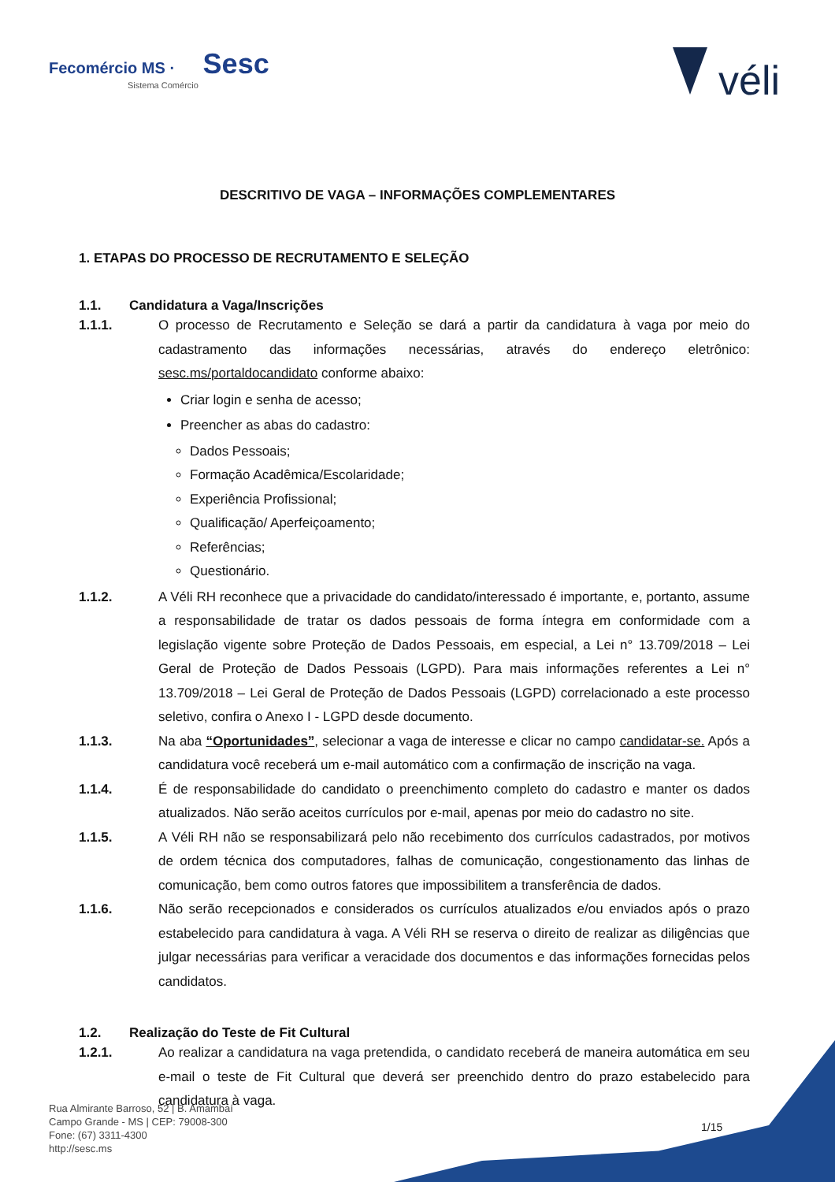Fecomércio MS · Sesc
Sistema Comércio
véli
DESCRITIVO DE VAGA – INFORMAÇÕES COMPLEMENTARES
1. ETAPAS DO PROCESSO DE RECRUTAMENTO E SELEÇÃO
1.1. Candidatura a Vaga/Inscrições
1.1.1. O processo de Recrutamento e Seleção se dará a partir da candidatura à vaga por meio do cadastramento das informações necessárias, através do endereço eletrônico: sesc.ms/portaldocandidato conforme abaixo:
Criar login e senha de acesso;
Preencher as abas do cadastro:
Dados Pessoais;
Formação Acadêmica/Escolaridade;
Experiência Profissional;
Qualificação/ Aperfeiçoamento;
Referências;
Questionário.
1.1.2. A Véli RH reconhece que a privacidade do candidato/interessado é importante, e, portanto, assume a responsabilidade de tratar os dados pessoais de forma íntegra em conformidade com a legislação vigente sobre Proteção de Dados Pessoais, em especial, a Lei n° 13.709/2018 – Lei Geral de Proteção de Dados Pessoais (LGPD). Para mais informações referentes a Lei n° 13.709/2018 – Lei Geral de Proteção de Dados Pessoais (LGPD) correlacionado a este processo seletivo, confira o Anexo I - LGPD desde documento.
1.1.3. Na aba “Oportunidades”, selecionar a vaga de interesse e clicar no campo candidatar-se. Após a candidatura você receberá um e-mail automático com a confirmação de inscrição na vaga.
1.1.4. É de responsabilidade do candidato o preenchimento completo do cadastro e manter os dados atualizados. Não serão aceitos currículos por e-mail, apenas por meio do cadastro no site.
1.1.5. A Véli RH não se responsabilizará pelo não recebimento dos currículos cadastrados, por motivos de ordem técnica dos computadores, falhas de comunicação, congestionamento das linhas de comunicação, bem como outros fatores que impossibilitem a transferência de dados.
1.1.6. Não serão recepcionados e considerados os currículos atualizados e/ou enviados após o prazo estabelecido para candidatura à vaga. A Véli RH se reserva o direito de realizar as diligências que julgar necessárias para verificar a veracidade dos documentos e das informações fornecidas pelos candidatos.
1.2. Realização do Teste de Fit Cultural
1.2.1. Ao realizar a candidatura na vaga pretendida, o candidato receberá de maneira automática em seu e-mail o teste de Fit Cultural que deverá ser preenchido dentro do prazo estabelecido para candidatura à vaga.
Rua Almirante Barroso, 52 | B. Amambaí
Campo Grande - MS | CEP: 79008-300
Fone: (67) 3311-4300
http://sesc.ms
1/15